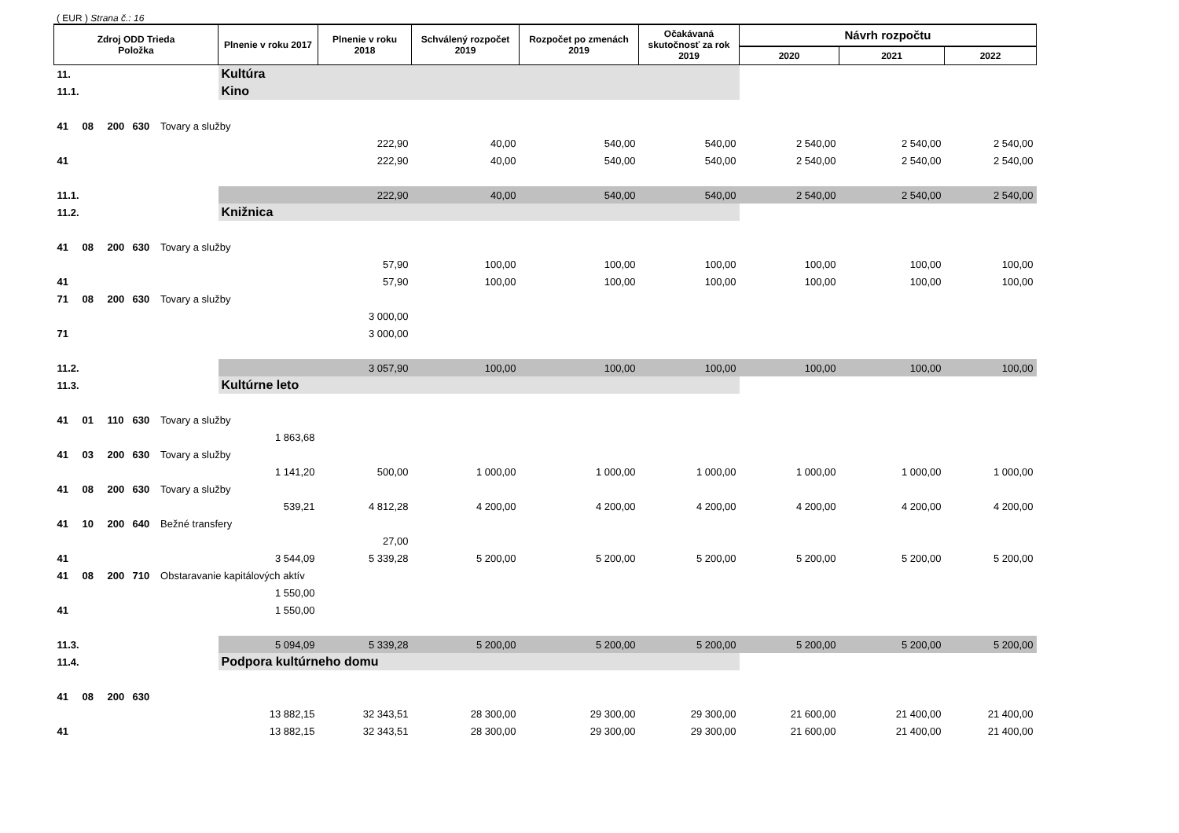( EUR ) Strana č.: 16
| Zdroj ODD Trieda Položka | Plnenie v roku 2017 | Plnenie v roku 2018 | Schválený rozpočet 2019 | Rozpočet po zmenách 2019 | Očakávaná skutočnosť za rok 2019 | Návrh rozpočtu | | |
| --- | --- | --- | --- | --- | --- | --- | --- | --- |
| | | | | | | 2020 | 2021 | 2022 |
| 11. | Kultúra | | | | | | | |
| 11.1. | Kino | | | | | | | |
| 41 08 200 630 Tovary a služby | | | | | | | | |
| | | 222,90 | 40,00 | 540,00 | 540,00 | 2 540,00 | 2 540,00 | 2 540,00 |
| 41 | | 222,90 | 40,00 | 540,00 | 540,00 | 2 540,00 | 2 540,00 | 2 540,00 |
| 11.1. | | 222,90 | 40,00 | 540,00 | 540,00 | 2 540,00 | 2 540,00 | 2 540,00 |
| 11.2. | Knižnica | | | | | | | |
| 41 08 200 630 Tovary a služby | | | | | | | | |
| | | 57,90 | 100,00 | 100,00 | 100,00 | 100,00 | 100,00 | 100,00 |
| 41 | | 57,90 | 100,00 | 100,00 | 100,00 | 100,00 | 100,00 | 100,00 |
| 71 08 200 630 Tovary a služby | | | | | | | | |
| | | 3 000,00 | | | | | | |
| 71 | | 3 000,00 | | | | | | |
| 11.2. | | 3 057,90 | 100,00 | 100,00 | 100,00 | 100,00 | 100,00 | 100,00 |
| 11.3. | Kultúrne leto | | | | | | | |
| 41 01 110 630 Tovary a služby | | | | | | | | |
| | 1 863,68 | | | | | | | |
| 41 03 200 630 Tovary a služby | | | | | | | | |
| | 1 141,20 | 500,00 | 1 000,00 | 1 000,00 | 1 000,00 | 1 000,00 | 1 000,00 | 1 000,00 |
| 41 08 200 630 Tovary a služby | | | | | | | | |
| | 539,21 | 4 812,28 | 4 200,00 | 4 200,00 | 4 200,00 | 4 200,00 | 4 200,00 | 4 200,00 |
| 41 10 200 640 Bežné transfery | | | | | | | | |
| | | 27,00 | | | | | | |
| 41 | 3 544,09 | 5 339,28 | 5 200,00 | 5 200,00 | 5 200,00 | 5 200,00 | 5 200,00 | 5 200,00 |
| 41 08 200 710 Obstaravanie kapitálových aktív | | | | | | | | |
| | 1 550,00 | | | | | | | |
| 41 | 1 550,00 | | | | | | | |
| 11.3. | 5 094,09 | 5 339,28 | 5 200,00 | 5 200,00 | 5 200,00 | 5 200,00 | 5 200,00 | 5 200,00 |
| 11.4. | Podpora kultúrneho domu | | | | | | | |
| 41 08 200 630 | | | | | | | | |
| | 13 882,15 | 32 343,51 | 28 300,00 | 29 300,00 | 29 300,00 | 21 600,00 | 21 400,00 | 21 400,00 |
| 41 | 13 882,15 | 32 343,51 | 28 300,00 | 29 300,00 | 29 300,00 | 21 600,00 | 21 400,00 | 21 400,00 |